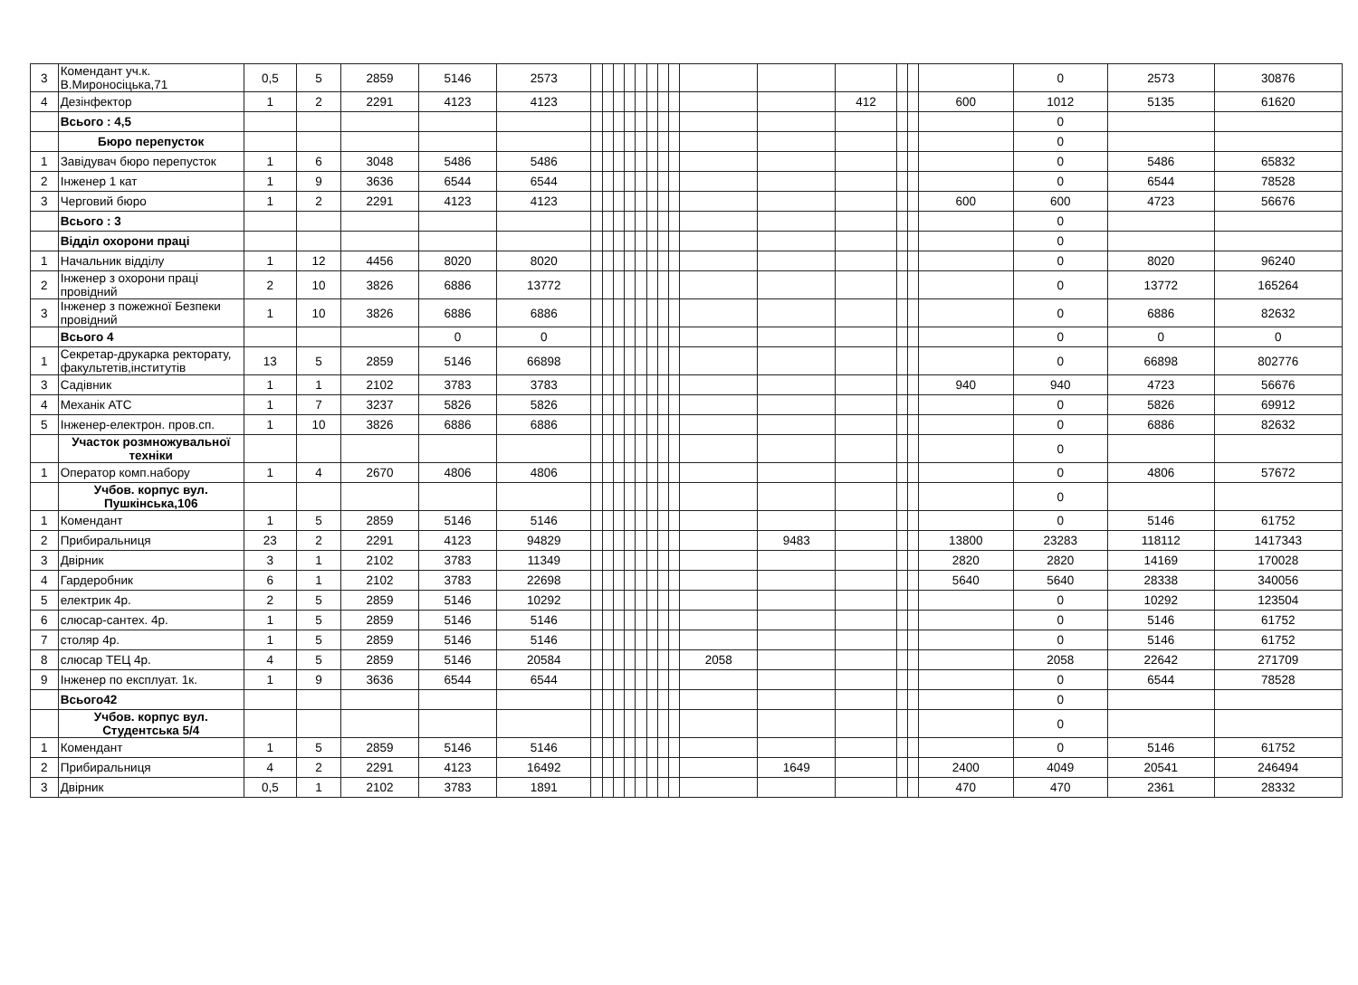| 3 | Комендант уч.к. В.Мироносіцька,71 | 0,5 | 5 | 2859 | 5146 | 2573 | | | | | | | | | | | | | | | 0 | 2573 | 30876 |
| 4 | Дезінфектор | 1 | 2 | 2291 | 4123 | 4123 | | | | | | | | | | | 412 | | | 600 | 1012 | 5135 | 61620 |
| | Всього : 4,5 | | | | | | | | | | | | | | | | | | | | 0 | | |
| | Бюро перепусток | | | | | | | | | | | | | | | | | | | | 0 | | |
| 1 | Завідувач бюро перепусток | 1 | 6 | 3048 | 5486 | 5486 | | | | | | | | | | | | | | | 0 | 5486 | 65832 |
| 2 | Інженер 1 кат | 1 | 9 | 3636 | 6544 | 6544 | | | | | | | | | | | | | | | 0 | 6544 | 78528 |
| 3 | Черговий бюро | 1 | 2 | 2291 | 4123 | 4123 | | | | | | | | | | | | | | 600 | 600 | 4723 | 56676 |
| | Всього : 3 | | | | | | | | | | | | | | | | | | | | 0 | | |
| | Відділ охорони праці | | | | | | | | | | | | | | | | | | | | 0 | | |
| 1 | Начальник відділу | 1 | 12 | 4456 | 8020 | 8020 | | | | | | | | | | | | | | | 0 | 8020 | 96240 |
| 2 | Інженер з охорони праці провідний | 2 | 10 | 3826 | 6886 | 13772 | | | | | | | | | | | | | | | 0 | 13772 | 165264 |
| 3 | Інженер з пожежної Безпеки провідний | 1 | 10 | 3826 | 6886 | 6886 | | | | | | | | | | | | | | | 0 | 6886 | 82632 |
| | Всього 4 | | | | 0 | 0 | | | | | | | | | | | | | | | 0 | 0 | 0 |
| 1 | Секретар-друкарка ректорату, факультетів,інститутів | 13 | 5 | 2859 | 5146 | 66898 | | | | | | | | | | | | | | | 0 | 66898 | 802776 |
| 3 | Садівник | 1 | 1 | 2102 | 3783 | 3783 | | | | | | | | | | | | | | 940 | 940 | 4723 | 56676 |
| 4 | Механік АТС | 1 | 7 | 3237 | 5826 | 5826 | | | | | | | | | | | | | | | 0 | 5826 | 69912 |
| 5 | Інженер-електрон. пров.сп. | 1 | 10 | 3826 | 6886 | 6886 | | | | | | | | | | | | | | | 0 | 6886 | 82632 |
| | Участок розмножувальної техніки | | | | | | | | | | | | | | | | | | | | 0 | | |
| 1 | Оператор комп.набору | 1 | 4 | 2670 | 4806 | 4806 | | | | | | | | | | | | | | | 0 | 4806 | 57672 |
| | Учбов. корпус вул. Пушкінська,106 | | | | | | | | | | | | | | | | | | | | 0 | | |
| 1 | Комендант | 1 | 5 | 2859 | 5146 | 5146 | | | | | | | | | | | | | | | 0 | 5146 | 61752 |
| 2 | Прибиральниця | 23 | 2 | 2291 | 4123 | 94829 | | | | | | | | | | 9483 | | | | 13800 | 23283 | 118112 | 1417343 |
| 3 | Двірник | 3 | 1 | 2102 | 3783 | 11349 | | | | | | | | | | | | | | 2820 | 2820 | 14169 | 170028 |
| 4 | Гардеробник | 6 | 1 | 2102 | 3783 | 22698 | | | | | | | | | | | | | | 5640 | 5640 | 28338 | 340056 |
| 5 | електрик 4р. | 2 | 5 | 2859 | 5146 | 10292 | | | | | | | | | | | | | | | 0 | 10292 | 123504 |
| 6 | слюсар-сантех. 4р. | 1 | 5 | 2859 | 5146 | 5146 | | | | | | | | | | | | | | | 0 | 5146 | 61752 |
| 7 | столяр 4р. | 1 | 5 | 2859 | 5146 | 5146 | | | | | | | | | | | | | | | 0 | 5146 | 61752 |
| 8 | слюсар ТЕЦ 4р. | 4 | 5 | 2859 | 5146 | 20584 | | | | | | | | | 2058 | | | | | | 2058 | 22642 | 271709 |
| 9 | Інженер по експлуат. 1к. | 1 | 9 | 3636 | 6544 | 6544 | | | | | | | | | | | | | | | 0 | 6544 | 78528 |
| | Всього42 | | | | | | | | | | | | | | | | | | | | 0 | | |
| | Учбов. корпус вул. Студентська 5/4 | | | | | | | | | | | | | | | | | | | | 0 | | |
| 1 | Комендант | 1 | 5 | 2859 | 5146 | 5146 | | | | | | | | | | | | | | | 0 | 5146 | 61752 |
| 2 | Прибиральниця | 4 | 2 | 2291 | 4123 | 16492 | | | | | | | | | | 1649 | | | | 2400 | 4049 | 20541 | 246494 |
| 3 | Двірник | 0,5 | 1 | 2102 | 3783 | 1891 | | | | | | | | | | | | | | 470 | 470 | 2361 | 28332 |